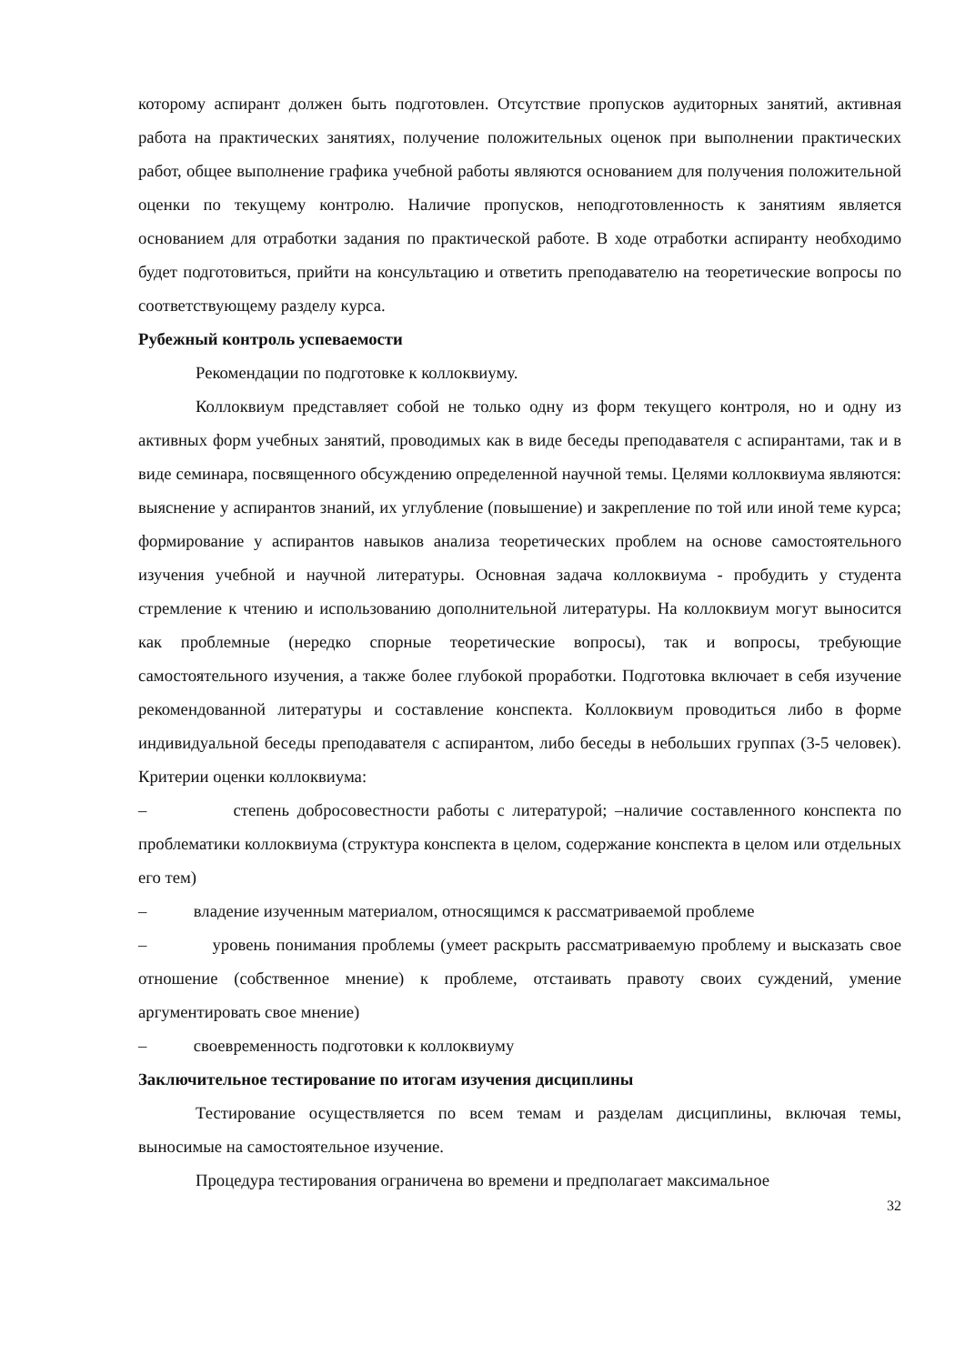которому аспирант должен быть подготовлен. Отсутствие пропусков аудиторных занятий, активная работа на практических занятиях, получение положительных оценок при выполнении практических работ, общее выполнение графика учебной работы являются основанием для получения положительной оценки по текущему контролю. Наличие пропусков, неподготовленность к занятиям является основанием для отработки задания по практической работе. В ходе отработки аспиранту необходимо будет подготовиться, прийти на консультацию и ответить преподавателю на теоретические вопросы по соответствующему разделу курса.
Рубежный контроль успеваемости
Рекомендации по подготовке к коллоквиуму.
Коллоквиум представляет собой не только одну из форм текущего контроля, но и одну из активных форм учебных занятий, проводимых как в виде беседы преподавателя с аспирантами, так и в виде семинара, посвященного обсуждению определенной научной темы. Целями коллоквиума являются: выяснение у аспирантов знаний, их углубление (повышение) и закрепление по той или иной теме курса; формирование у аспирантов навыков анализа теоретических проблем на основе самостоятельного изучения учебной и научной литературы. Основная задача коллоквиума - пробудить у студента стремление к чтению и использованию дополнительной литературы. На коллоквиум могут выносится как проблемные (нередко спорные теоретические вопросы), так и вопросы, требующие самостоятельного изучения, а также более глубокой проработки. Подготовка включает в себя изучение рекомендованной литературы и составление конспекта. Коллоквиум проводиться либо в форме индивидуальной беседы преподавателя с аспирантом, либо беседы в небольших группах (3-5 человек). Критерии оценки коллоквиума:
– степень добросовестности работы с литературой; –наличие составленного конспекта по проблематики коллоквиума (структура конспекта в целом, содержание конспекта в целом или отдельных его тем)
– владение изученным материалом, относящимся к рассматриваемой проблеме
– уровень понимания проблемы (умеет раскрыть рассматриваемую проблему и высказать свое отношение (собственное мнение) к проблеме, отстаивать правоту своих суждений, умение аргументировать свое мнение)
– своевременность подготовки к коллоквиуму
Заключительное тестирование по итогам изучения дисциплины
Тестирование осуществляется по всем темам и разделам дисциплины, включая темы, выносимые на самостоятельное изучение.
Процедура тестирования ограничена во времени и предполагает максимальное
32